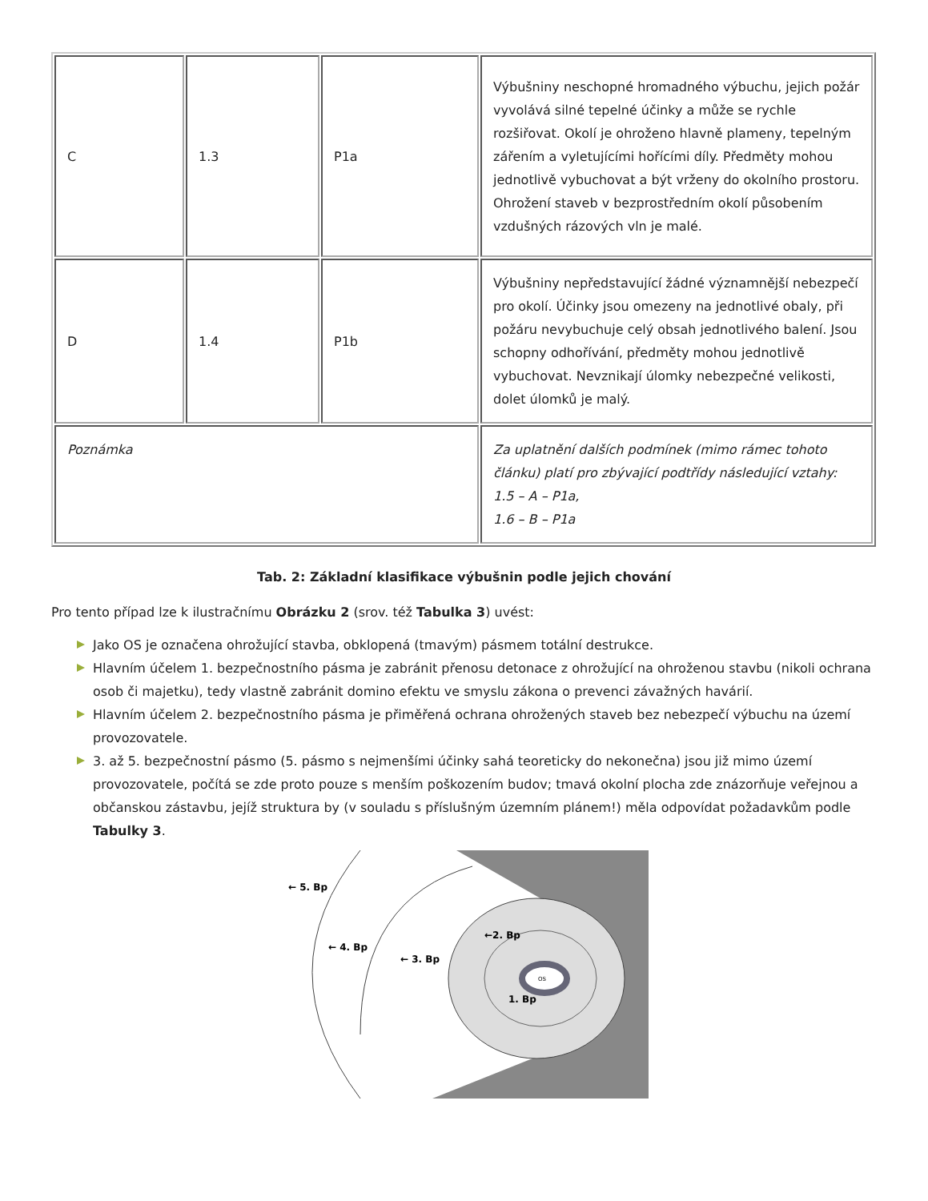| C | 1.3 | P1a | Výbušniny neschopné hromadného výbuchu, jejich požár vyvolává silné tepelné účinky a může se rychle rozšiřovat. Okolí je ohroženo hlavně plameny, tepelným zářením a vyletujícími hořícími díly. Předměty mohou jednotlivě vybuchovat a být vrženy do okolního prostoru. Ohrožení staveb v bezprostředním okolí působením vzdušných rázových vln je malé. |
| D | 1.4 | P1b | Výbušniny nepředstavující žádné významnější nebezpečí pro okolí. Účinky jsou omezeny na jednotlivé obaly, při požáru nevybuchuje celý obsah jednotlivého balení. Jsou schopny odhořívání, předměty mohou jednotlivě vybuchovat. Nevznikají úlomky nebezpečné velikosti, dolet úlomků je malý. |
| Poznámka | | | Za uplatnění dalších podmínek (mimo rámec tohoto článku) platí pro zbývající podtřídy následující vztahy: 1.5 – A – P1a, 1.6 – B – P1a |
Tab. 2: Základní klasifikace výbušnin podle jejich chování
Pro tento případ lze k ilustračnímu Obrázku 2 (srov. též Tabulka 3) uvést:
Jako OS je označena ohrožující stavba, obklopená (tmavým) pásmem totální destrukce.
Hlavním účelem 1. bezpečnostního pásma je zabránit přenosu detonace z ohrožující na ohroženou stavbu (nikoli ochrana osob či majetku), tedy vlastně zabránit domino efektu ve smyslu zákona o prevenci závažných havárií.
Hlavním účelem 2. bezpečnostního pásma je přiměřená ochrana ohrožených staveb bez nebezpečí výbuchu na území provozovatele.
3. až 5. bezpečnostní pásmo (5. pásmo s nejmenšími účinky sahá teoreticky do nekonečna) jsou již mimo území provozovatele, počítá se zde proto pouze s menším poškozením budov; tmavá okolní plocha zde znázorňuje veřejnou a občanskou zástavbu, jejíž struktura by (v souladu s příslušným územním plánem!) měla odpovídat požadavkům podle Tabulky 3.
OS
← 5. Bp
← 4. Bp
← 3. Bp
←2. Bp
1. Bp